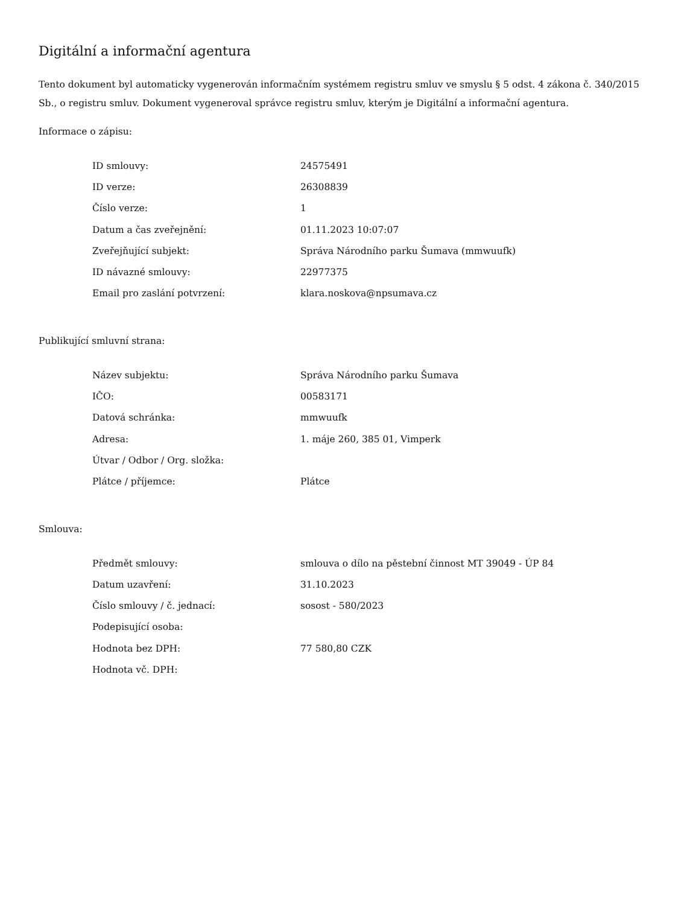Digitální a informační agentura
Tento dokument byl automaticky vygenerován informačním systémem registru smluv ve smyslu § 5 odst. 4 zákona č. 340/2015 Sb., o registru smluv. Dokument vygeneroval správce registru smluv, kterým je Digitální a informační agentura.
Informace o zápisu:
| ID smlouvy: | 24575491 |
| ID verze: | 26308839 |
| Číslo verze: | 1 |
| Datum a čas zveřejnění: | 01.11.2023 10:07:07 |
| Zveřejňující subjekt: | Správa Národního parku Šumava (mmwuufk) |
| ID návazné smlouvy: | 22977375 |
| Email pro zaslání potvrzení: | klara.noskova@npsumava.cz |
Publikující smluvní strana:
| Název subjektu: | Správa Národního parku Šumava |
| IČO: | 00583171 |
| Datová schránka: | mmwuufk |
| Adresa: | 1. máje 260, 385 01, Vimperk |
| Útvar / Odbor / Org. složka: | |
| Plátce / příjemce: | Plátce |
Smlouva:
| Předmět smlouvy: | smlouva o dílo na pěstební činnost MT 39049 - ÚP 84 |
| Datum uzavření: | 31.10.2023 |
| Číslo smlouvy / č. jednací: | sosost - 580/2023 |
| Podepisující osoba: | |
| Hodnota bez DPH: | 77 580,80 CZK |
| Hodnota vč. DPH: | |